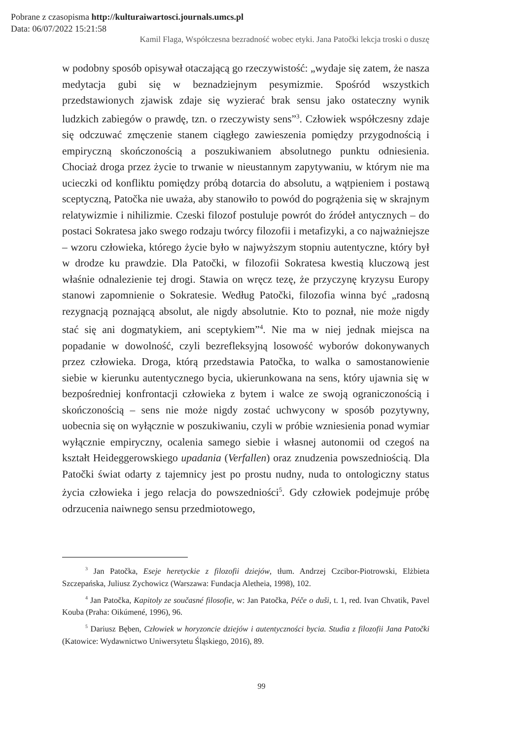Pobrane z czasopisma http://kulturaiwartosci.journals.umcs.pl
Data: 06/07/2022 15:21:58
Kamil Flaga, Współczesna bezradność wobec etyki. Jana Patočki lekcja troski o duszę
w podobny sposób opisywał otaczającą go rzeczywistość: „wydaje się zatem, że nasza medytacja gubi się w beznadziejnym pesymizmie. Spośród wszystkich przedstawionych zjawisk zdaje się wyzierać brak sensu jako ostateczny wynik ludzkich zabiegów o prawdę, tzn. o rzeczywisty sens”<sup>3</sup>. Człowiek współczesny zdaje się odczuwać zmęczenie stanem ciągłego zawieszenia pomiędzy przygodnością i empiryczną skończonością a poszukiwaniem absolutnego punktu odniesienia. Chociaż droga przez życie to trwanie w nieustannym zapytywaniu, w którym nie ma ucieczki od konfliktu pomiędzy próbą dotarcia do absolutu, a wątpieniem i postawą sceptyczną, Patočka nie uważa, aby stanowiło to powód do pogrążenia się w skrajnym relatywizmie i nihilizmie. Czeski filozof postuluje powrót do źródeł antycznych – do postaci Sokratesa jako swego rodzaju twórcy filozofii i metafizyki, a co najważniejsze – wzoru człowieka, którego życie było w najwyższym stopniu autentyczne, który był w drodze ku prawdzie. Dla Patočki, w filozofii Sokratesa kwestią kluczową jest właśnie odnalezienie tej drogi. Stawia on wręcz tezę, że przyczynę kryzysu Europy stanowi zapomnienie o Sokratesie. Według Patočki, filozofia winna być „radosną rezygnacją poznającą absolut, ale nigdy absolutnie. Kto to poznał, nie może nigdy stać się ani dogmatykiem, ani sceptykiem”<sup>4</sup>. Nie ma w niej jednak miejsca na popadanie w dowolność, czyli bezrefleksyjną losowość wyborów dokonywanych przez człowieka. Droga, którą przedstawia Patočka, to walka o samostanowienie siebie w kierunku autentycznego bycia, ukierunkowana na sens, który ujawnia się w bezpośredniej konfrontacji człowieka z bytem i walce ze swoją ograniczonością i skończonością – sens nie może nigdy zostać uchwycony w sposób pozytywny, uobecnia się on wyłącznie w poszukiwaniu, czyli w próbie wzniesienia ponad wymiar wyłącznie empiryczny, ocalenia samego siebie i własnej autonomii od czegoś na kształt Heideggerowskiego upadania (Verfallen) oraz znudzenia powszedniością. Dla Patočki świat odarty z tajemnicy jest po prostu nudny, nuda to ontologiczny status życia człowieka i jego relacja do powszedniości<sup>5</sup>. Gdy człowiek podejmuje próbę odrzucenia naiwnego sensu przedmiotowego,
<sup>3</sup> Jan Patočka, Eseje heretyckie z filozofii dziejów, tłum. Andrzej Czcibor-Piotrowski, Elżbieta Szczepańska, Juliusz Zychowicz (Warszawa: Fundacja Aletheia, 1998), 102.
<sup>4</sup> Jan Patočka, Kapitoly ze současné filosofie, w: Jan Patočka, Péče o duši, t. 1, red. Ivan Chvatik, Pavel Kouba (Praha: Oikúmené, 1996), 96.
<sup>5</sup> Dariusz Bęben, Człowiek w horyzoncie dziejów i autentyczności bycia. Studia z filozofii Jana Patočki (Katowice: Wydawnictwo Uniwersytetu Śląskiego, 2016), 89.
99